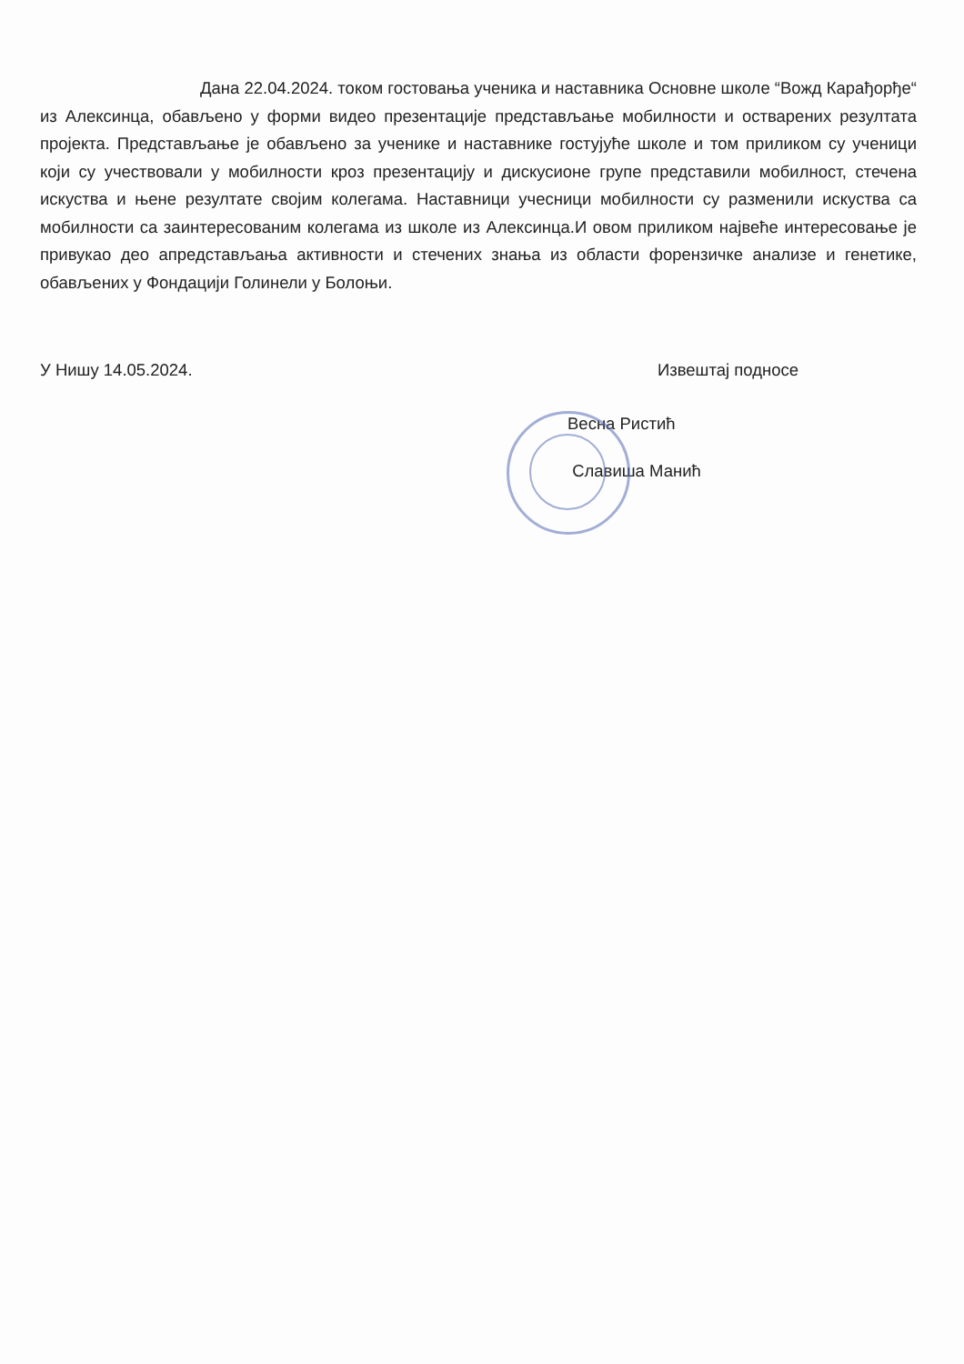Дана 22.04.2024. током гостовања ученика и наставника Основне школе “Вожд Карађорђе“ из Алексинца, обављено у форми видео презентације представљање мобилности и остварених резултата пројекта. Представљање је обављено за ученике и наставнике гостујуће школе и том приликом су ученици који су учествовали у мобилности кроз презентацију и дискусионе групе представили мобилност, стечена искуства и њене резултате својим колегама. Наставници учесници мобилности су разменили искуства са мобилности са заинтересованим колегама из школе из Алексинца.И овом приликом највеће интересовање је привукао део апредстављања активности и стечених знања из области форензичке анализе и генетике, обављених у Фондацији Голинели у Болоњи.
У Нишу 14.05.2024. Извештај подносе
Весна Ристић
Славиша Манић